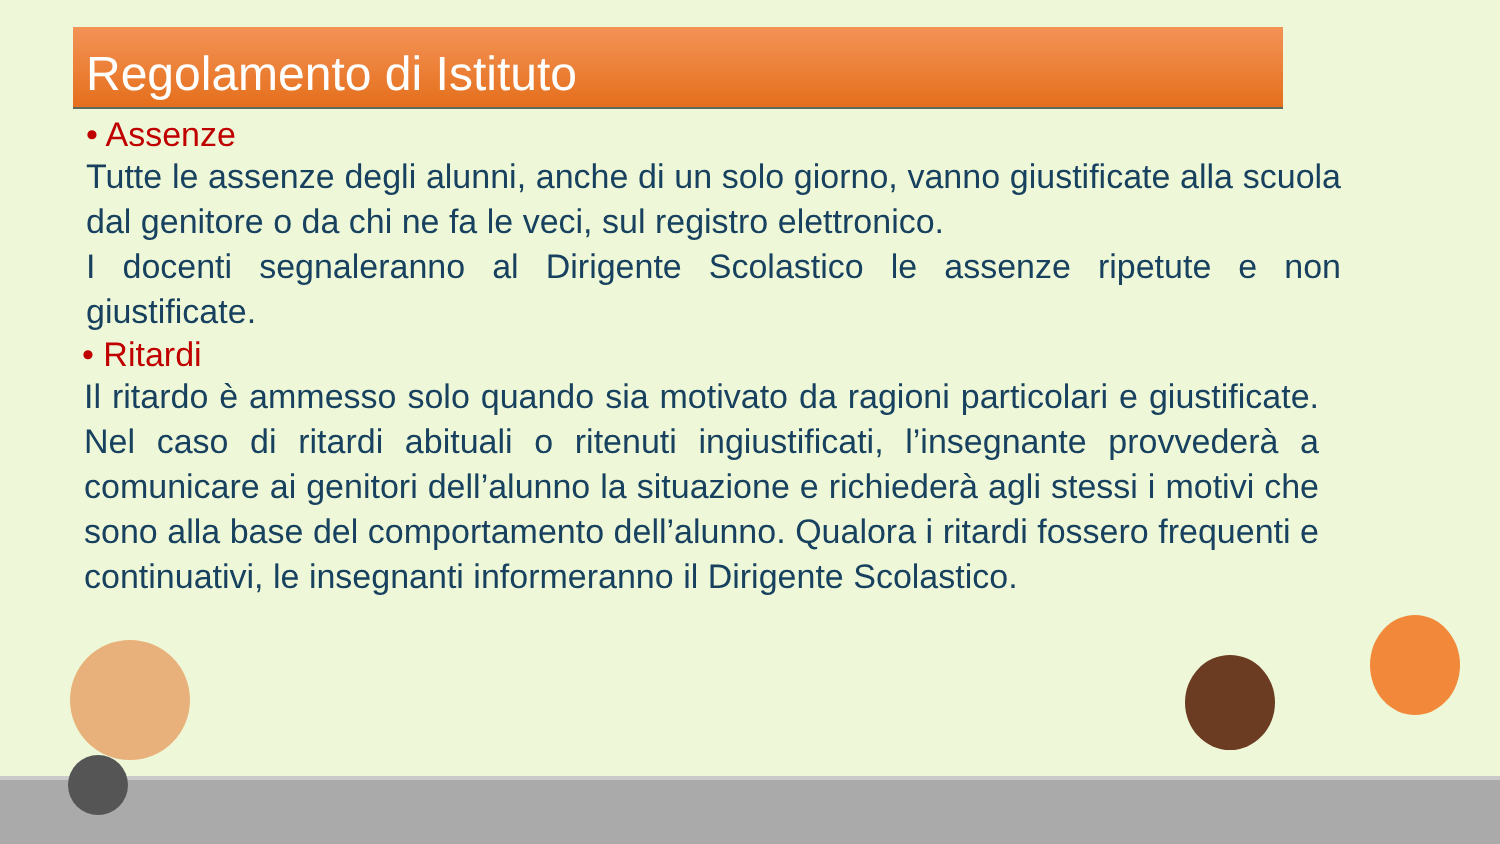Regolamento di Istituto
• Assenze
Tutte le assenze degli alunni, anche di un solo giorno, vanno giustificate alla scuola dal genitore o da chi ne fa le veci, sul registro elettronico.
I docenti segnaleranno al Dirigente Scolastico le assenze ripetute e non giustificate.
• Ritardi
Il ritardo è ammesso solo quando sia motivato da ragioni particolari e giustificate. Nel caso di ritardi abituali o ritenuti ingiustificati, l’insegnante provvederà a comunicare ai genitori dell’alunno la situazione e richiederà agli stessi i motivi che sono alla base del comportamento dell’alunno. Qualora i ritardi fossero frequenti e continuativi, le insegnanti informeranno il Dirigente Scolastico.